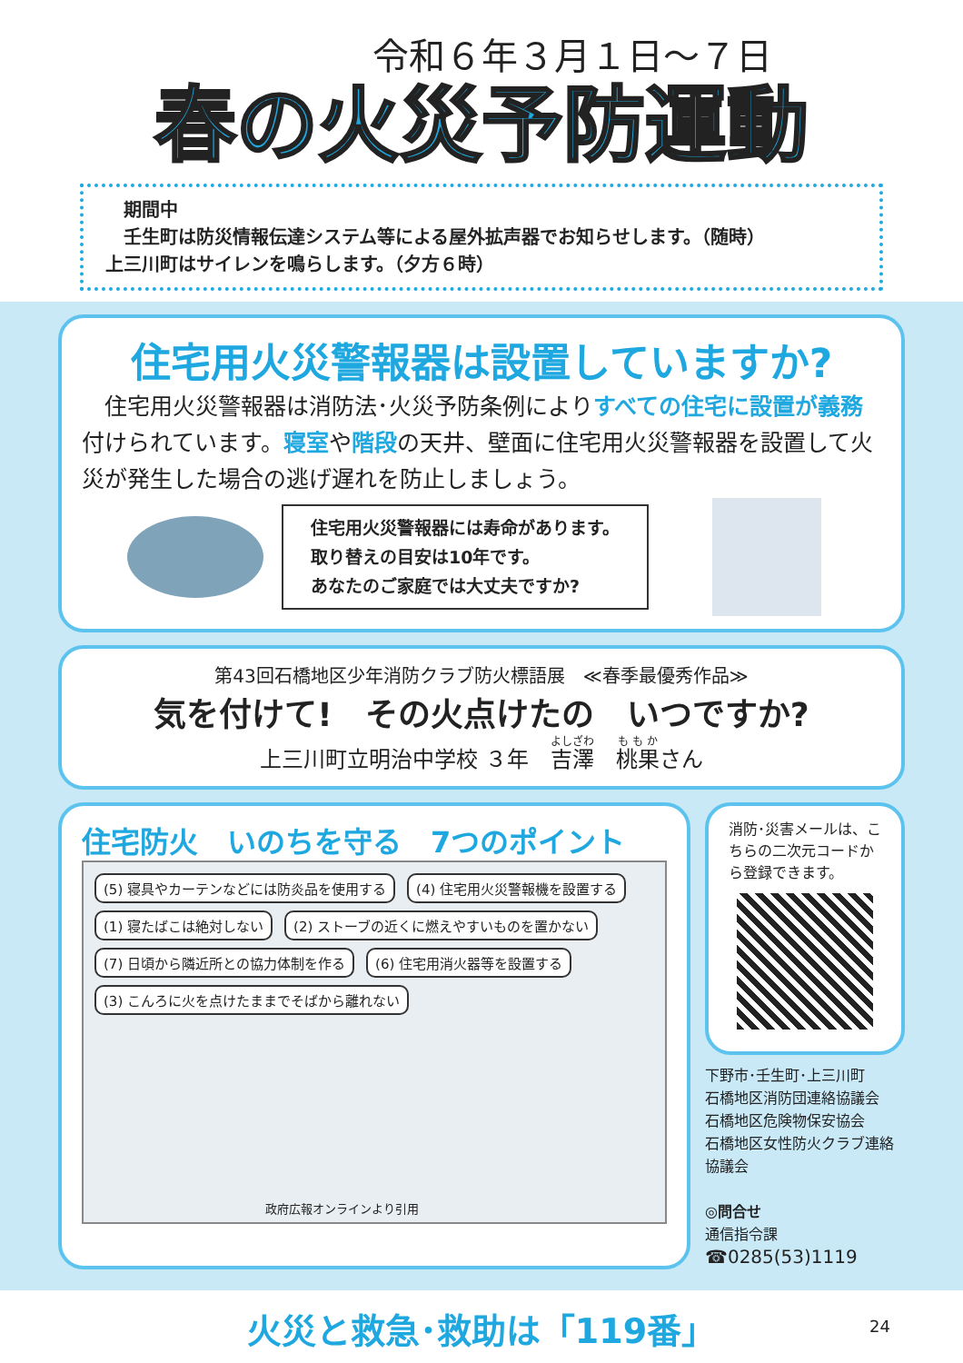令和６年３月１日～７日
春の火災予防運動
　期間中
　壬生町は防災情報伝達システム等による屋外拡声器でお知らせします。（随時）
上三川町はサイレンを鳴らします。（夕方６時）
住宅用火災警報器は設置していますか?
　住宅用火災警報器は消防法･火災予防条例によりすべての住宅に設置が義務付けられています。寝室や階段の天井、壁面に住宅用火災警報器を設置して火災が発生した場合の逃げ遅れを防止しましょう。
住宅用火災警報器には寿命があります。
取り替えの目安は10年です。
あなたのご家庭では大丈夫ですか?
第43回石橋地区少年消防クラブ防火標語展　≪春季最優秀作品≫
気を付けて!　その火点けたの　いつですか?
上三川町立明治中学校 ３年　吉澤　桃果さん
住宅防火　いのちを守る　7つのポイント
(5) 寝具やカーテンなどには防炎品を使用する (4) 住宅用火災警報機を設置する
(1) 寝たばこは絶対しない (2) ストーブの近くに燃えやすいものを置かない
(7) 日頃から隣近所との協力体制を作る (6) 住宅用消火器等を設置する
(3) こんろに火を点けたままでそばから離れない
政府広報オンラインより引用
消防･災害メールは、こちらの二次元コードから登録できます。
下野市･壬生町･上三川町
石橋地区消防団連絡協議会
石橋地区危険物保安協会
石橋地区女性防火クラブ連絡協議会
◎問合せ
通信指令課
☎0285(53)1119
火災と救急･救助は「119番」
24